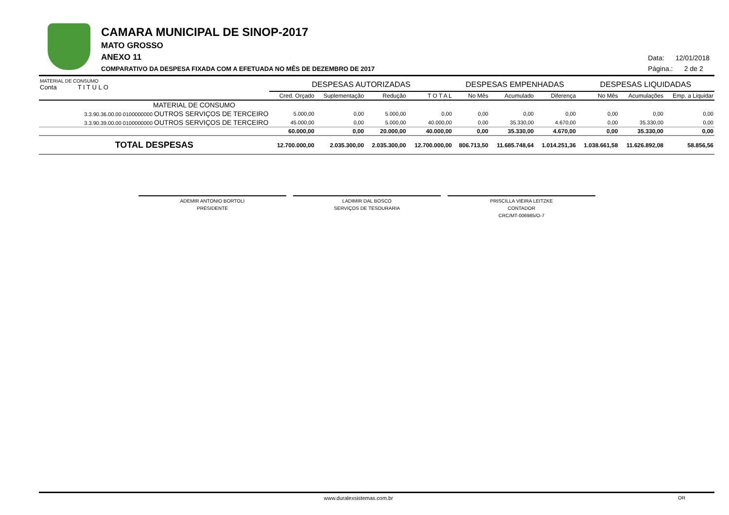CAMARA MUNICIPAL DE SINOP-2017
MATO GROSSO
ANEXO 11
COMPARATIVO DA DESPESA FIXADA COM A EFETUADA NO MÊS DE DEZEMBRO DE 2017
Data: 12/01/2018
Página.: 2 de 2
| MATERIAL DE CONSUMO Conta T I T U L O | DESPESAS AUTORIZADAS | | | | DESPESAS EMPENHADAS | | | DESPESAS LIQUIDADAS | | |
| --- | --- | --- | --- | --- | --- | --- | --- | --- | --- | --- |
| | Cred. Orçado | Suplementação | Redução | T O T A L | No Mês | Acumulado | Diferença | No Mês | Acumulações | Emp. a Liquidar |
| MATERIAL DE CONSUMO | | | | | | | | | | |
| 3.3.90.36.00.00 0100000000 OUTROS SERVIÇOS DE TERCEIRO | 5.000,00 | 0,00 | 5.000,00 | 0,00 | 0,00 | 0,00 | 0,00 | 0,00 | 0,00 | 0,00 |
| 3.3.90.39.00.00 0100000000 OUTROS SERVIÇOS DE TERCEIRO | 45.000,00 | 0,00 | 5.000,00 | 40.000,00 | 0,00 | 35.330,00 | 4.670,00 | 0,00 | 35.330,00 | 0,00 |
| | 60.000,00 | 0,00 | 20.000,00 | 40.000,00 | 0,00 | 35.330,00 | 4.670,00 | 0,00 | 35.330,00 | 0,00 |
| TOTAL DESPESAS | 12.700.000,00 | 2.035.300,00 | 2.035.300,00 | 12.700.000,00 | 806.713,50 | 11.685.748,64 | 1.014.251,36 | 1.038.661,58 | 11.626.892,08 | 58.856,56 |
ADEMIR ANTONIO BORTOLI
PRESIDENTE
LADIMIR DAL BOSCO
SERVIÇOS DE TESOURARIA
PRISCILLA VIEIRA LEITZKE
CONTADOR
CRC/MT-006985/O-7
www.duralexsistemas.com.br OR